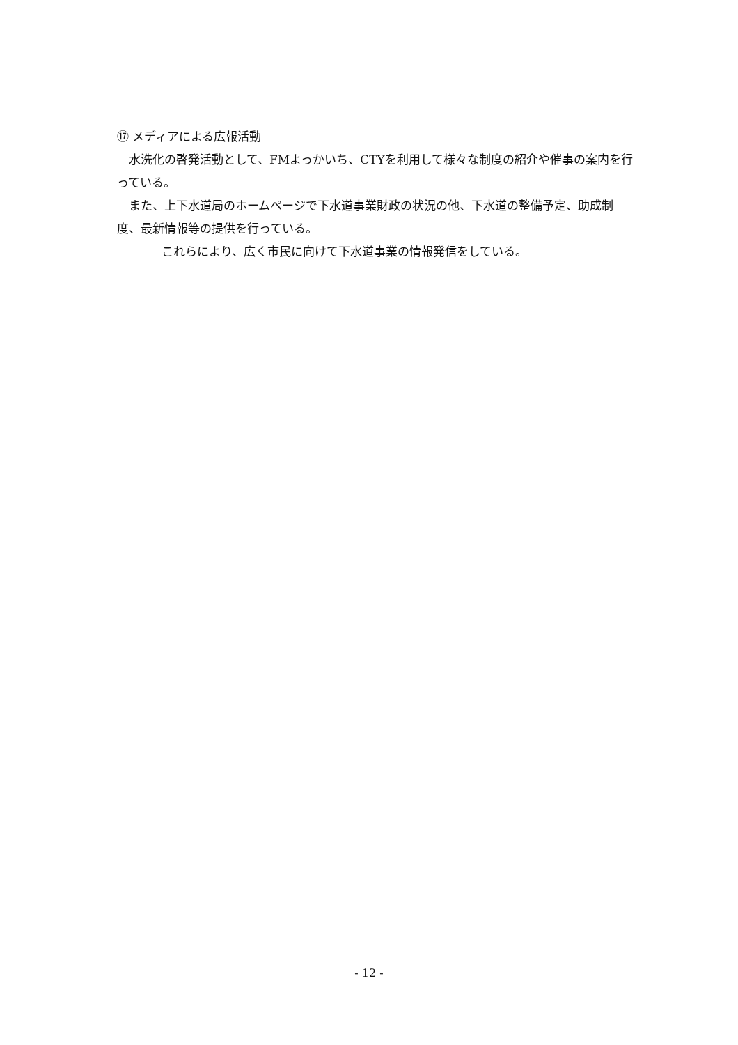⑰ メディアによる広報活動
　水洗化の啓発活動として、FMよっかいち、CTYを利用して様々な制度の紹介や催事の案内を行っている。
　また、上下水道局のホームページで下水道事業財政の状況の他、下水道の整備予定、助成制度、最新情報等の提供を行っている。
これらにより、広く市民に向けて下水道事業の情報発信をしている。
- 12 -